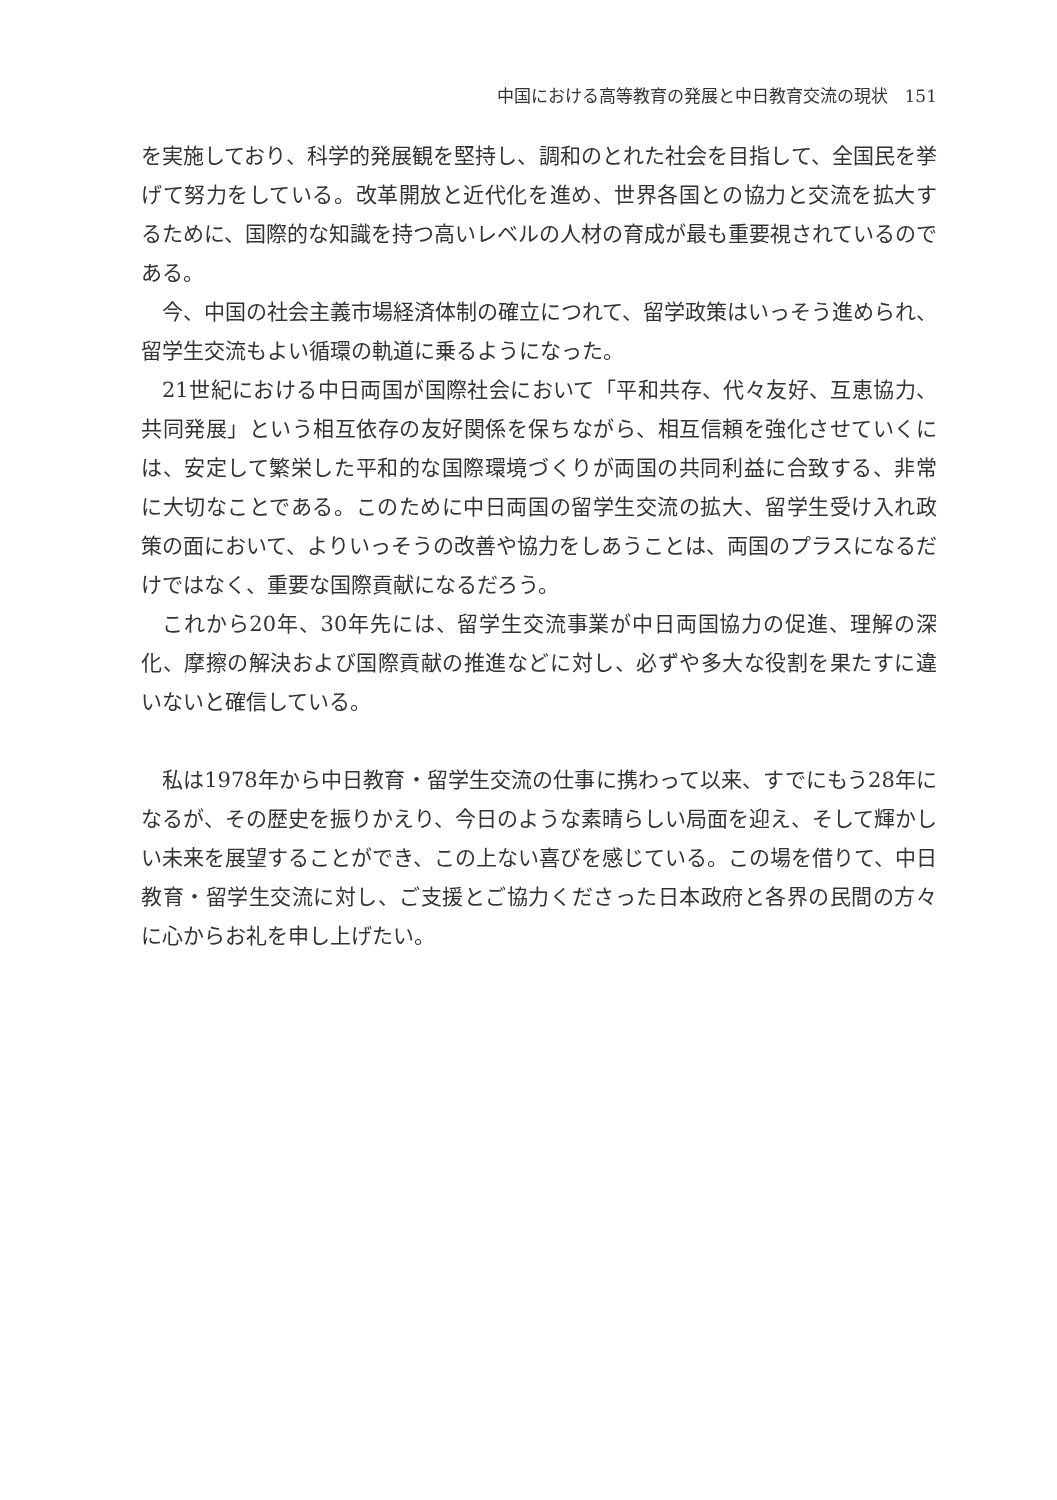中国における高等教育の発展と中日教育交流の現状　151
を実施しており、科学的発展観を堅持し、調和のとれた社会を目指して、全国民を挙げて努力をしている。改革開放と近代化を進め、世界各国との協力と交流を拡大するために、国際的な知識を持つ高いレベルの人材の育成が最も重要視されているのである。
今、中国の社会主義市場経済体制の確立につれて、留学政策はいっそう進められ、留学生交流もよい循環の軌道に乗るようになった。
21世紀における中日両国が国際社会において「平和共存、代々友好、互恵協力、共同発展」という相互依存の友好関係を保ちながら、相互信頼を強化させていくには、安定して繁栄した平和的な国際環境づくりが両国の共同利益に合致する、非常に大切なことである。このために中日両国の留学生交流の拡大、留学生受け入れ政策の面において、よりいっそうの改善や協力をしあうことは、両国のプラスになるだけではなく、重要な国際貢献になるだろう。
これから20年、30年先には、留学生交流事業が中日両国協力の促進、理解の深化、摩擦の解決および国際貢献の推進などに対し、必ずや多大な役割を果たすに違いないと確信している。
私は1978年から中日教育・留学生交流の仕事に携わって以来、すでにもう28年になるが、その歴史を振りかえり、今日のような素晴らしい局面を迎え、そして輝かしい未来を展望することができ、この上ない喜びを感じている。この場を借りて、中日教育・留学生交流に対し、ご支援とご協力くださった日本政府と各界の民間の方々に心からお礼を申し上げたい。